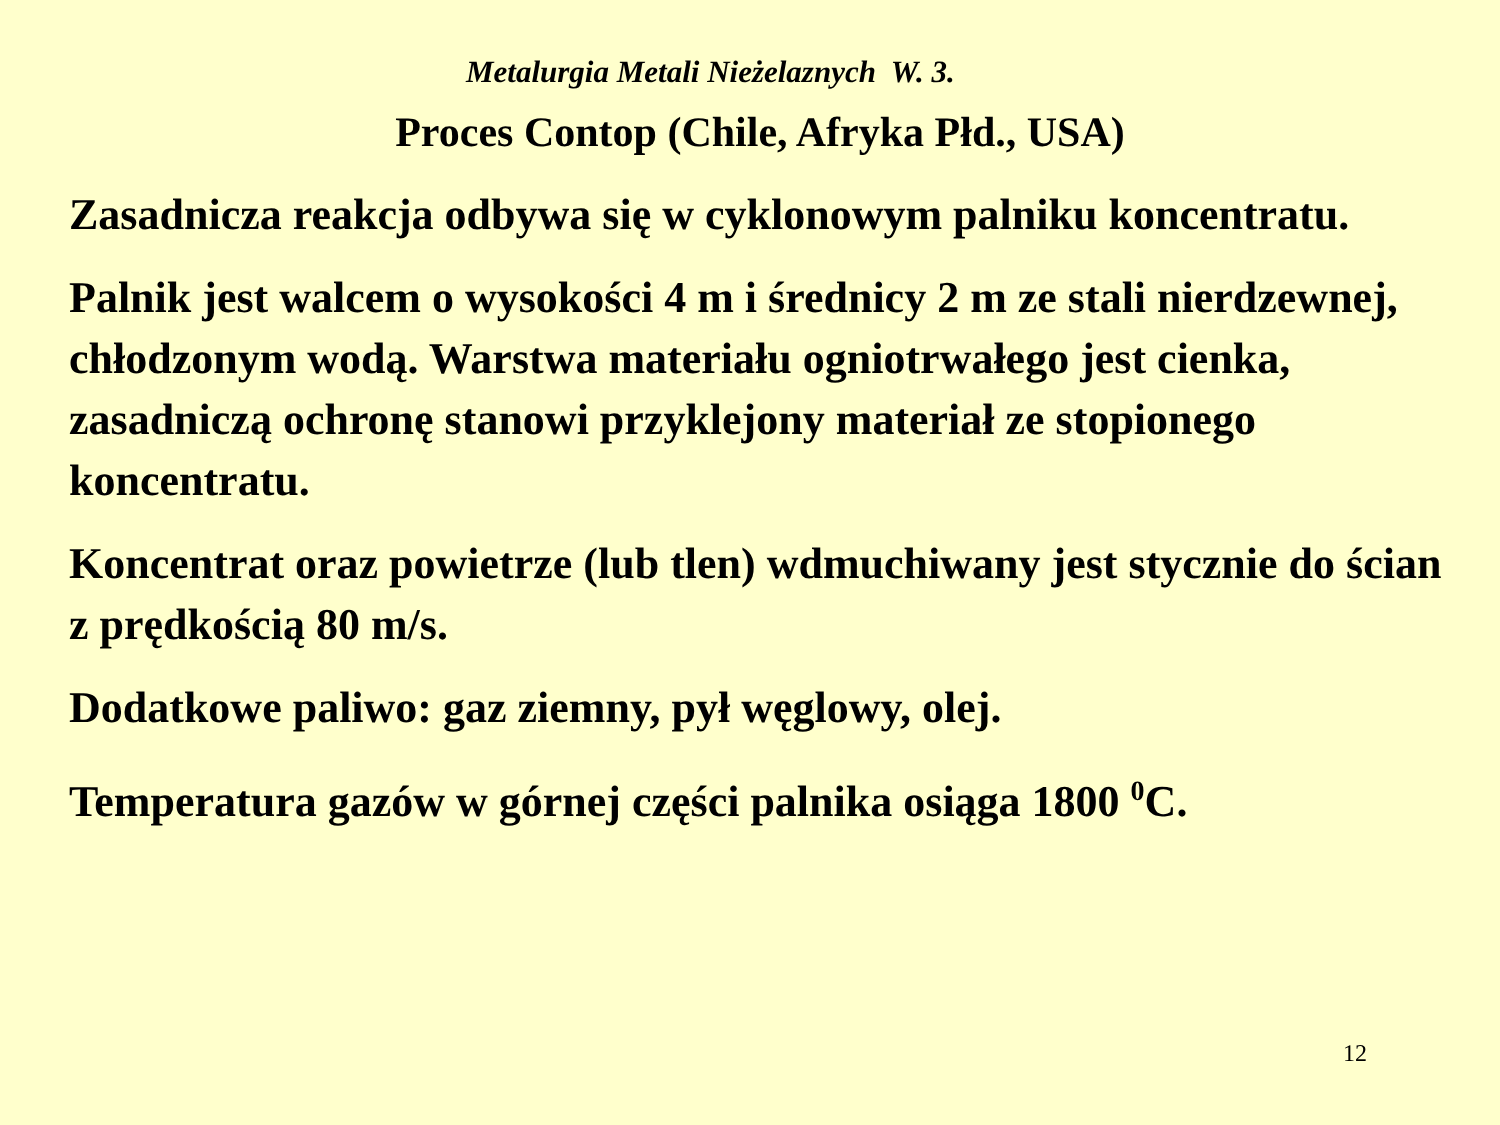Metalurgia Metali Nieżelaznych W. 3.
Proces Contop (Chile, Afryka Płd., USA)
Zasadnicza reakcja odbywa się w cyklonowym palniku koncentratu.
Palnik jest walcem o wysokości 4 m i średnicy 2 m ze stali nierdzewnej, chłodzonym wodą. Warstwa materiału ogniotrwałego jest cienka, zasadniczą ochronę stanowi przyklejony materiał ze stopionego koncentratu.
Koncentrat oraz powietrze (lub tlen) wdmuchiwany jest stycznie do ścian z prędkością 80 m/s.
Dodatkowe paliwo: gaz ziemny, pył węglowy, olej.
Temperatura gazów w górnej części palnika osiąga 1800 <sup>0</sup>C.
12